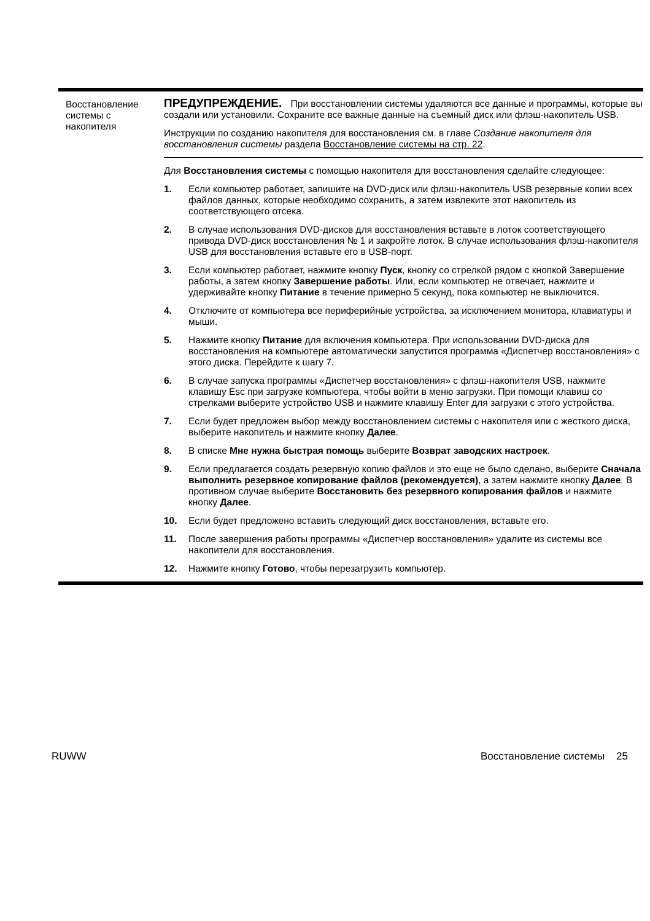| Восстановление системы с накопителя | ПРЕДУПРЕЖДЕНИЕ. При восстановлении системы удаляются все данные и программы, которые вы создали или установили. Сохраните все важные данные на съемный диск или флэш-накопитель USB. Инструкции по созданию накопителя для восстановления см. в главе Создание накопителя для восстановления системы раздела Восстановление системы на стр. 22 . Для Восстановления системы с помощью накопителя для восстановления сделайте следующее: 1. Если компьютер работает, запишите на DVD-диск или флэш-накопитель USB резервные копии всех файлов данных, которые необходимо сохранить, а затем извлеките этот накопитель из соответствующего отсека. 2. В случае использования DVD-дисков для восстановления вставьте в лоток соответствующего привода DVD-диск восстановления № 1 и закройте лоток. В случае использования флэш-накопителя USB для восстановления вставьте его в USB-порт. 3. Если компьютер работает, нажмите кнопку Пуск , кнопку со стрелкой рядом с кнопкой Завершение работы, а затем кнопку Завершение работы . Или, если компьютер не отвечает, нажмите и удерживайте кнопку Питание в течение примерно 5 секунд, пока компьютер не выключится. 4. Отключите от компьютера все периферийные устройства, за исключением монитора, клавиатуры и мыши. 5. Нажмите кнопку Питание для включения компьютера. При использовании DVD-диска для восстановления на компьютере автоматически запустится программа «Диспетчер восстановления» с этого диска. Перейдите к шагу 7. 6. В случае запуска программы «Диспетчер восстановления» с флэш-накопителя USB, нажмите клавишу Esc при загрузке компьютера, чтобы войти в меню загрузки. При помощи клавиш со стрелками выберите устройство USB и нажмите клавишу Enter для загрузки с этого устройства. 7. Если будет предложен выбор между восстановлением системы с накопителя или с жесткого диска, выберите накопитель и нажмите кнопку Далее . 8. В списке Мне нужна быстрая помощь выберите Возврат заводских настроек . 9. Если предлагается создать резервную копию файлов и это еще не было сделано, выберите Сначала выполнить резервное копирование файлов (рекомендуется) , а затем нажмите кнопку Далее . В противном случае выберите Восстановить без резервного копирования файлов и нажмите кнопку Далее . 10. Если будет предложено вставить следующий диск восстановления, вставьте его. 11. После завершения работы программы «Диспетчер восстановления» удалите из системы все накопители для восстановления. 12. Нажмите кнопку Готово , чтобы перезагрузить компьютер. |
RUWW Восстановление системы 25